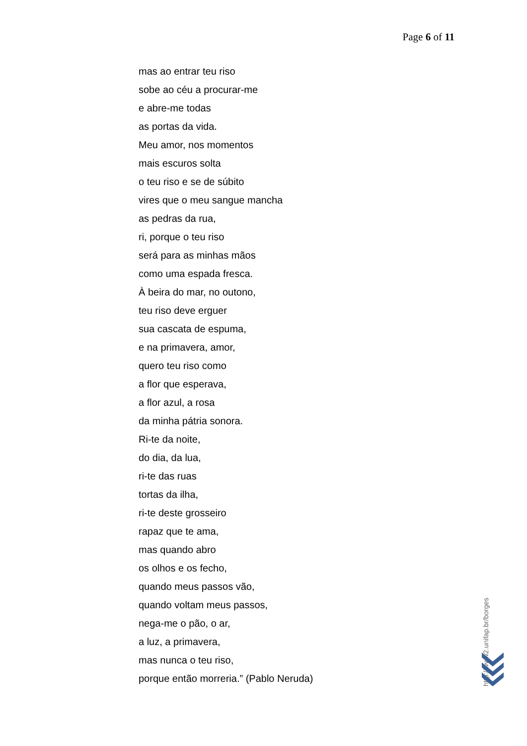Page 6 of 11
mas ao entrar teu riso
sobe ao céu a procurar-me
e abre-me todas
as portas da vida.
Meu amor, nos momentos
mais escuros solta
o teu riso e se de súbito
vires que o meu sangue mancha
as pedras da rua,
ri, porque o teu riso
será para as minhas mãos
como uma espada fresca.
À beira do mar, no outono,
teu riso deve erguer
sua cascata de espuma,
e na primavera, amor,
quero teu riso como
a flor que esperava,
a flor azul, a rosa
da minha pátria sonora.
Ri-te da noite,
do dia, da lua,
ri-te das ruas
tortas da ilha,
ri-te deste grosseiro
rapaz que te ama,
mas quando abro
os olhos e os fecho,
quando meus passos vão,
quando voltam meus passos,
nega-me o pão, o ar,
a luz, a primavera,
mas nunca o teu riso,
porque então morreria.” (Pablo Neruda)
http://www2.unifap.br/borges